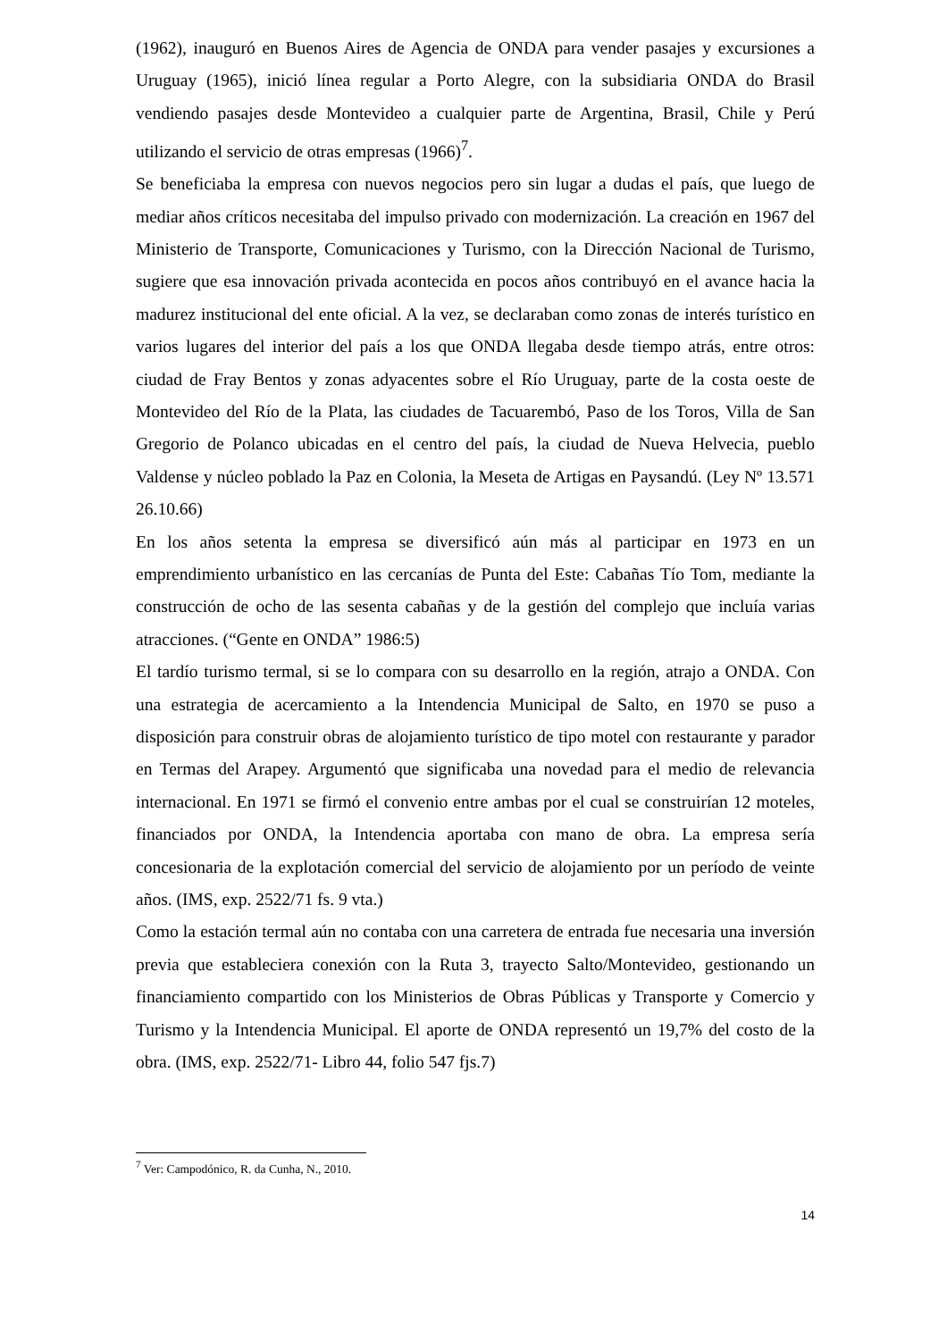(1962), inauguró en Buenos Aires de Agencia de ONDA para vender pasajes y excursiones a Uruguay (1965), inició línea regular a Porto Alegre, con la subsidiaria ONDA do Brasil vendiendo pasajes desde Montevideo a cualquier parte de Argentina, Brasil, Chile y Perú utilizando el servicio de otras empresas (1966)<sup>7</sup>.
Se beneficiaba la empresa con nuevos negocios pero sin lugar a dudas el país, que luego de mediar años críticos necesitaba del impulso privado con modernización. La creación en 1967 del Ministerio de Transporte, Comunicaciones y Turismo, con la Dirección Nacional de Turismo, sugiere que esa innovación privada acontecida en pocos años contribuyó en el avance hacia la madurez institucional del ente oficial. A la vez, se declaraban como zonas de interés turístico en varios lugares del interior del país a los que ONDA llegaba desde tiempo atrás, entre otros: ciudad de Fray Bentos y zonas adyacentes sobre el Río Uruguay, parte de la costa oeste de Montevideo del Río de la Plata, las ciudades de Tacuarembó, Paso de los Toros, Villa de San Gregorio de Polanco ubicadas en el centro del país, la ciudad de Nueva Helvecia, pueblo Valdense y núcleo poblado la Paz en Colonia, la Meseta de Artigas en Paysandú. (Ley Nº 13.571 26.10.66)
En los años setenta la empresa se diversificó aún más al participar en 1973 en un emprendimiento urbanístico en las cercanías de Punta del Este: Cabañas Tío Tom, mediante la construcción de ocho de las sesenta cabañas y de la gestión del complejo que incluía varias atracciones. (“Gente en ONDA” 1986:5)
El tardío turismo termal, si se lo compara con su desarrollo en la región, atrajo a ONDA. Con una estrategia de acercamiento a la Intendencia Municipal de Salto, en 1970 se puso a disposición para construir obras de alojamiento turístico de tipo motel con restaurante y parador en Termas del Arapey. Argumentó que significaba una novedad para el medio de relevancia internacional. En 1971 se firmó el convenio entre ambas por el cual se construirían 12 moteles, financiados por ONDA, la Intendencia aportaba con mano de obra. La empresa sería concesionaria de la explotación comercial del servicio de alojamiento por un período de veinte años. (IMS, exp. 2522/71 fs. 9 vta.)
Como la estación termal aún no contaba con una carretera de entrada fue necesaria una inversión previa que estableciera conexión con la Ruta 3, trayecto Salto/Montevideo, gestionando un financiamiento compartido con los Ministerios de Obras Públicas y Transporte y Comercio y Turismo y la Intendencia Municipal. El aporte de ONDA representó un 19,7% del costo de la obra. (IMS, exp. 2522/71- Libro 44, folio 547 fjs.7)
<sup>7</sup> Ver: Campodónico, R. da Cunha, N., 2010.
14